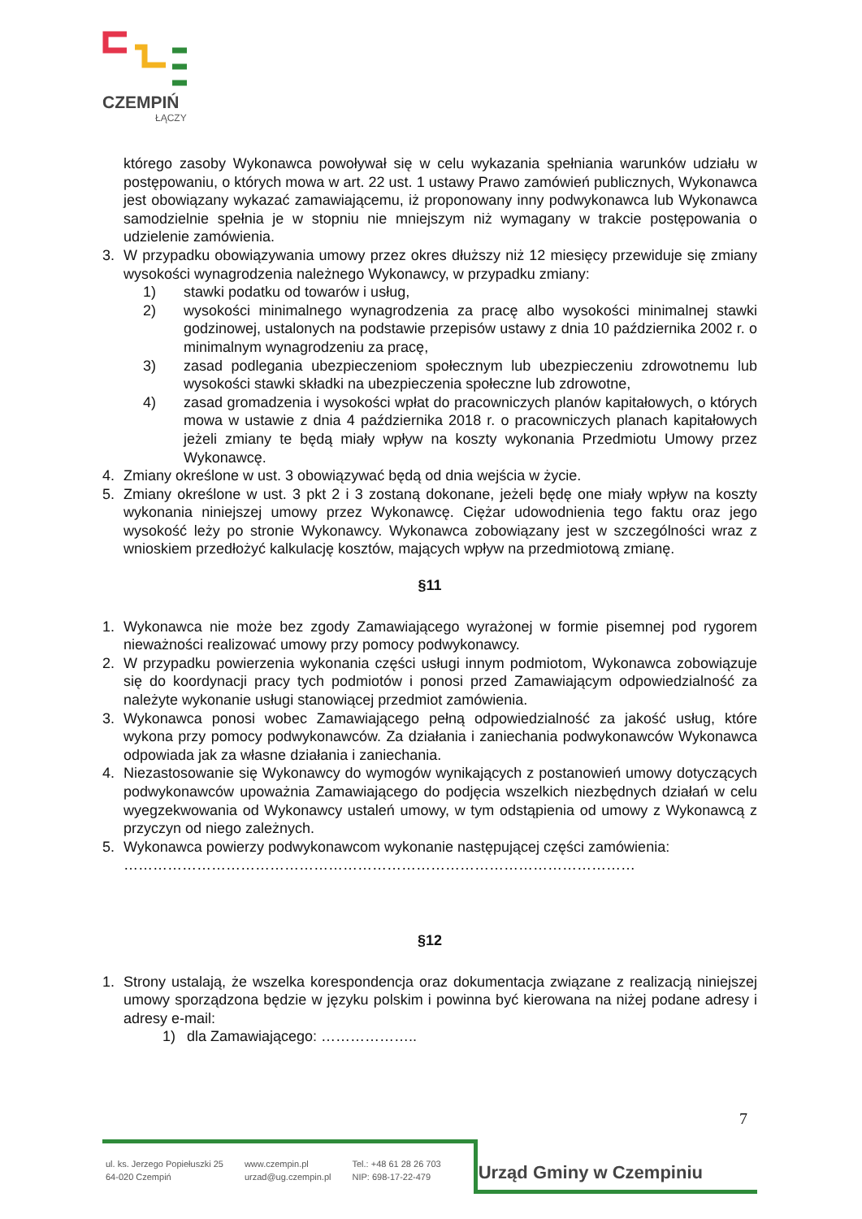CZEMPIŃ
ŁĄCZY
którego zasoby Wykonawca powoływał się w celu wykazania spełniania warunków udziału w postępowaniu, o których mowa w art. 22 ust. 1 ustawy Prawo zamówień publicznych, Wykonawca jest obowiązany wykazać zamawiającemu, iż proponowany inny podwykonawca lub Wykonawca samodzielnie spełnia je w stopniu nie mniejszym niż wymagany w trakcie postępowania o udzielenie zamówienia.
3. W przypadku obowiązywania umowy przez okres dłuższy niż 12 miesięcy przewiduje się zmiany wysokości wynagrodzenia należnego Wykonawcy, w przypadku zmiany:
1) stawki podatku od towarów i usług,
2) wysokości minimalnego wynagrodzenia za pracę albo wysokości minimalnej stawki godzinowej, ustalonych na podstawie przepisów ustawy z dnia 10 października 2002 r. o minimalnym wynagrodzeniu za pracę,
3) zasad podlegania ubezpieczeniom społecznym lub ubezpieczeniu zdrowotnemu lub wysokości stawki składki na ubezpieczenia społeczne lub zdrowotne,
4) zasad gromadzenia i wysokości wpłat do pracowniczych planów kapitałowych, o których mowa w ustawie z dnia 4 października 2018 r. o pracowniczych planach kapitałowych jeżeli zmiany te będą miały wpływ na koszty wykonania Przedmiotu Umowy przez Wykonawcę.
4. Zmiany określone w ust. 3 obowiązywać będą od dnia wejścia w życie.
5. Zmiany określone w ust. 3 pkt 2 i 3 zostaną dokonane, jeżeli będę one miały wpływ na koszty wykonania niniejszej umowy przez Wykonawcę. Ciężar udowodnienia tego faktu oraz jego wysokość leży po stronie Wykonawcy. Wykonawca zobowiązany jest w szczególności wraz z wnioskiem przedłożyć kalkulację kosztów, mających wpływ na przedmiotową zmianę.
§11
1. Wykonawca nie może bez zgody Zamawiającego wyrażonej w formie pisemnej pod rygorem nieważności realizować umowy przy pomocy podwykonawcy.
2. W przypadku powierzenia wykonania części usługi innym podmiotom, Wykonawca zobowiązuje się do koordynacji pracy tych podmiotów i ponosi przed Zamawiającym odpowiedzialność za należyte wykonanie usługi stanowiącej przedmiot zamówienia.
3. Wykonawca ponosi wobec Zamawiającego pełną odpowiedzialność za jakość usług, które wykona przy pomocy podwykonawców. Za działania i zaniechania podwykonawców Wykonawca odpowiada jak za własne działania i zaniechania.
4. Niezastosowanie się Wykonawcy do wymogów wynikających z postanowień umowy dotyczących podwykonawców upoważnia Zamawiającego do podjęcia wszelkich niezbędnych działań w celu wyegzekwowania od Wykonawcy ustaleń umowy, w tym odstąpienia od umowy z Wykonawcą z przyczyn od niego zależnych.
5. Wykonawca powierzy podwykonawcom wykonanie następującej części zamówienia:
……………………………………………………………………………………………
§12
1. Strony ustalają, że wszelka korespondencja oraz dokumentacja związane z realizacją niniejszej umowy sporządzona będzie w języku polskim i powinna być kierowana na niżej podane adresy i adresy e-mail:
1) dla Zamawiającego: ………………..
7
ul. ks. Jerzego Popiełuszki 25
64-020 Czempiń
www.czempin.pl
urzad@ug.czempin.pl
Tel.: +48 61 28 26 703
NIP: 698-17-22-479
Urząd Gminy w Czempiniu